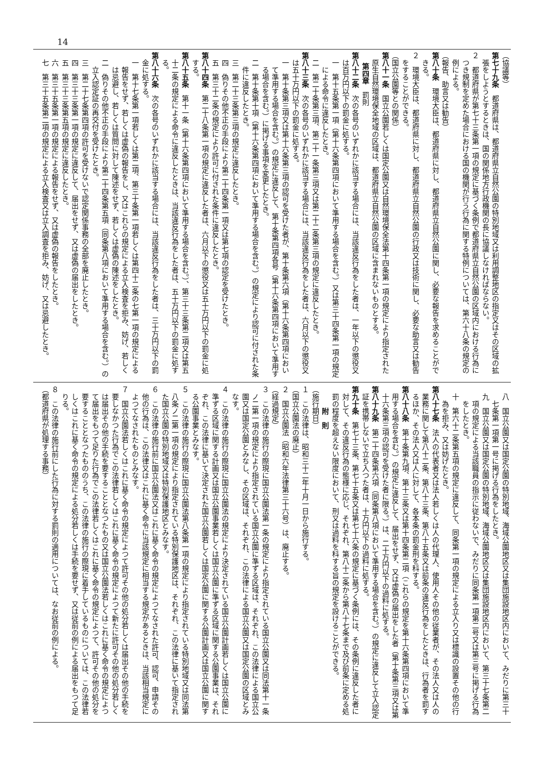14
（協議等）
第七十九条　都道府県は、都道府県立自然公園の特別地域又は利用調整地区の指定又はその区域の拡張をしようとするときは、国の関係地方行政機関の長に協議しなければならない。
２　都道府県が第七十三条第一項の規定に基づく条例で都道府県立自然公園の区域内における行為につき規制を定めた場合における国の機関が行う行為に関する特例については、第六十八条の規定の例による。
（報告、助言又は勧告）
第八十条　環境大臣は、都道府県に対し、都道府県立自然公園に関し、必要な報告を求めることができる。
２　環境大臣は、都道府県に対し、都道府県立自然公園の行政又は技術に関し、必要な助言又は勧告をすることができる。
（国立公園等との関係）
第八十一条　国立公園若しくは国定公園又は自然環境保全法第十四条第一項の規定により指定された原生自然環境保全地域の区域は、都道府県立自然公園の区域に含まれないものとする。
第四章　罰則
第八十二条　次の各号のいずれかに該当する場合には、当該違反行為をした者は、一年以下の懲役又は百万円以下の罰金に処する。
一　第十五条第一項（第十六条第四項において準用する場合を含む。）又は第三十四条第一項の規定による命令に違反したとき。
二　第二十条第三項、第二十一条第三項又は第二十二条第三項の規定に違反したとき。
第八十三条　次の各号のいずれかに該当する場合には、当該違反行為をした者は、六月以下の懲役又は五十万円以下の罰金に処する。
一　第十条第三項又は第十六条第三項の認可を受けた者が、第十条第六項（第十六条第四項において準用する場合を含む。）の規定に違反して、第十条第四項各号（第十六条第四項において準用する場合を含む。）に掲げる事項を変更したとき。
二　第十条第十項（第十六条第四項において準用する場合を含む。）の規定により認可に付された条件に違反したとき。
三　第二十三条第三項の規定に違反したとき。
四　偽りその他不正の手段により第二十四条第一項又は第七項の認定を受けたとき。
五　第三十二条の規定により許可に付された条件に違反したとき。
第八十四条　第二十八条第一項の規定に違反した者は、六月以下の懲役又は五十万円以下の罰金に処する。
第八十五条　第十一条（第十六条第四項において準用する場合を含む。）、第三十三条第二項又は第五十二条の規定による命令に違反したときは、当該違反行為をした者は、五十万円以下の罰金に処する。
第八十六条　次の各号のいずれかに該当する場合には、当該違反行為をした者は、三十万円以下の罰金に処する。
一　第十七条第一項若しくは第二項、第三十条第一項若しくは第四十二条の七第一項の規定による報告をせず、若しくは虚偽の報告をし、又はこれらの規定による立入検査を拒み、妨げ、若しくは忌避し、若しくは質問に対して陳述をせず、若しくは虚偽の陳述をしたとき。
二　偽りその他不正の手段により第二十四条第五項（同条第八項において準用する場合を含む。）の立入認定証の再交付を受けたとき。
三　第二十七条第四項の許可を受けないで認定関係事務の全部を廃止したとき。
四　第三十三条第一項の規定に違反して、届出をせず、又は虚偽の届出をしたとき。
五　第三十三条第五項の規定に違反したとき。
六　第三十五条第一項の規定による報告をせず、又は虚偽の報告をしたとき。
七　第三十五条第二項の規定による立入検査又は立入調査を拒み、妨げ、又は忌避したとき。
八　国立公園又は国定公園の特別地域、海域公園地区又は集団施設地区内において、みだりに第三十七条第一項第一号に掲げる行為をしたとき。
九　国立公園又は国定公園の特別地域、海域公園地区又は集団施設地区内において、第三十七条第二項の規定による当該職員の指示に従わないで、みだりに同条第一項第二号又は第三号に掲げる行為をしたとき。
十　第六十二条第五項の規定に違反して、同条第一項の規定による立入り又は標識の設置その他の行為を拒み、又は妨げたとき。
第八十七条　法人の代表者又は法人若しくは人の代理人、使用人その他の従業者が、その法人又は人の業務に関して第八十二条、第八十三条、第八十五条又は前条の違反行為をしたときは、行為者を罰するほか、その法人又は人に対して、各本条の罰金刑を科する。
第八十八条　第十条第九項、第十三条又は第十四条第二項（これらの規定を第十六条第四項において準用する場合を含む。）の規定に違反して、届出をせず、又は虚偽の届出をした者（第十条第三項又は第十六条第三項の認可を受けた者に限る。）は、二十万円以下の過料に処する。
第八十九条　第二十四条第六項（同条第八項において準用する場合を含む。）の規定に違反して立入認定証を携帯しないで立ち入つた者は、十万円以下の過料に処する。
第九十条　第七十三条、第七十五条又は第七十六条の規定に基づく条例には、その条例に違反した者に対して、その違反行為の態様に応じ、それぞれ、第八十二条から第八十七条まで及び前条に定める処罰の程度を超えない限度において、刑又は過料を科する旨の規定を設けることができる。
附　則
（施行期日）
１　この法律は、昭和三十二年十月一日から施行する。
（国立公園法の廃止）
２　国立公園法（昭和六年法律第三十六号）は、廃止する。
（経過規定）
３　この法律の施行の際現に国立公園法第一条の規定により指定されている国立公園又は同法第十一条ノ二第一項の規定により指定されている国立公園に準ずる区域は、それぞれ、この法律による国立公園又は国定公園とみなし、その区域は、それぞれ、この法律による国立公園又は国定公園の区域とみなす。
４　この法律の施行の際現に国立公園法の規定により決定されている国立公園計画若しくは国立公園に準ずる区域に関する計画又は国立公園事業若しくは国立公園に準ずる区域に関する公園事業は、それぞれ、この法律に基いて決定された国立公園若しくは国定公園に関する公園計画又は国立公園に関する公園事業とみなす。
５　この法律の施行の際現に国立公園法第八条第一項の規定により指定されている特別地域又は同法第八条ノ二第一項の規定により指定されている特別保護地区は、それぞれ、この法律に基いて指定された国立公園の特別地域又は特別保護地区とみなす。
６　この法律の施行前に国立公園法又はこれに基く命令の規定によつてなされた許可、認可、申請その他の行為は、この法律又はこれに基く命令に当該規定に相当する規定があるときは、当該相当規定によつてなされたものとみなす。
７　国立公園法若しくはこれに基く命令の規定によつて許可その他の処分若しくは届出その他の手続を要しなかつた行為でこの法律若しくはこれに基く命令の規定によつて新たに許可その他の処分若しくは届出その他の手続を要することとなつたもの又は国立公園法若しくはこれに基く命令の規定によつて届出をもつて足りた行為でこの法律若しくはこれに基く命令の規定によつて、許可その他の処分を要することとなつたもののうち、この法律の施行の際現に着手しているものについては、この法律若しくはこれに基く命令の規定による処分若しくは手続を要せず、又は従前の例による届出をもつて足りる。
８　この法律の施行前にした行為に対する罰則の適用については、なお従前の例による。
（都道府県が処理する事務）